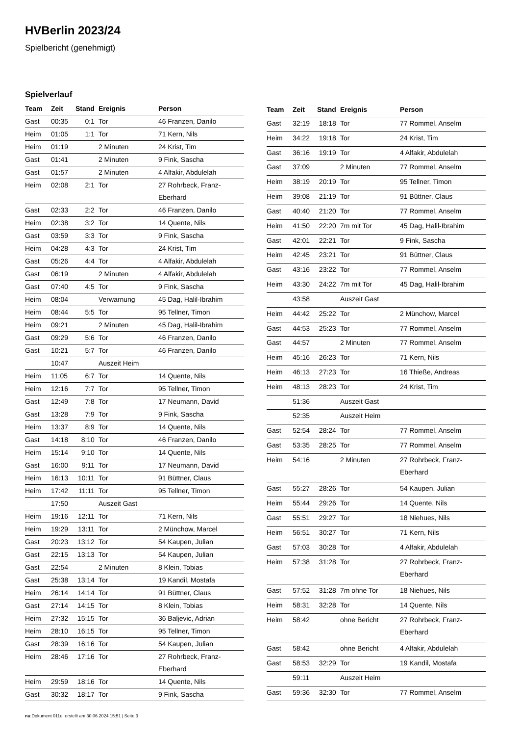HVBerlin 2023/24
Spielbericht (genehmigt)
Spielverlauf
| Team | Zeit | Stand | Ereignis | Person |
| --- | --- | --- | --- | --- |
| Gast | 00:35 | 0:1 | Tor | 46 Franzen, Danilo |
| Heim | 01:05 | 1:1 | Tor | 71 Kern, Nils |
| Heim | 01:19 | | 2 Minuten | 24 Krist, Tim |
| Gast | 01:41 | | 2 Minuten | 9 Fink, Sascha |
| Gast | 01:57 | | 2 Minuten | 4 Alfakir, Abdulelah |
| Heim | 02:08 | 2:1 | Tor | 27 Rohrbeck, Franz- Eberhard |
| Gast | 02:33 | 2:2 | Tor | 46 Franzen, Danilo |
| Heim | 02:38 | 3:2 | Tor | 14 Quente, Nils |
| Gast | 03:59 | 3:3 | Tor | 9 Fink, Sascha |
| Heim | 04:28 | 4:3 | Tor | 24 Krist, Tim |
| Gast | 05:26 | 4:4 | Tor | 4 Alfakir, Abdulelah |
| Gast | 06:19 | | 2 Minuten | 4 Alfakir, Abdulelah |
| Gast | 07:40 | 4:5 | Tor | 9 Fink, Sascha |
| Heim | 08:04 | | Verwarnung | 45 Dag, Halil-Ibrahim |
| Heim | 08:44 | 5:5 | Tor | 95 Tellner, Timon |
| Heim | 09:21 | | 2 Minuten | 45 Dag, Halil-Ibrahim |
| Gast | 09:29 | 5:6 | Tor | 46 Franzen, Danilo |
| Gast | 10:21 | 5:7 | Tor | 46 Franzen, Danilo |
| | 10:47 | | Auszeit Heim | |
| Heim | 11:05 | 6:7 | Tor | 14 Quente, Nils |
| Heim | 12:16 | 7:7 | Tor | 95 Tellner, Timon |
| Gast | 12:49 | 7:8 | Tor | 17 Neumann, David |
| Gast | 13:28 | 7:9 | Tor | 9 Fink, Sascha |
| Heim | 13:37 | 8:9 | Tor | 14 Quente, Nils |
| Gast | 14:18 | 8:10 | Tor | 46 Franzen, Danilo |
| Heim | 15:14 | 9:10 | Tor | 14 Quente, Nils |
| Gast | 16:00 | 9:11 | Tor | 17 Neumann, David |
| Heim | 16:13 | 10:11 | Tor | 91 Büttner, Claus |
| Heim | 17:42 | 11:11 | Tor | 95 Tellner, Timon |
| | 17:50 | | Auszeit Gast | |
| Heim | 19:16 | 12:11 | Tor | 71 Kern, Nils |
| Heim | 19:29 | 13:11 | Tor | 2 Münchow, Marcel |
| Gast | 20:23 | 13:12 | Tor | 54 Kaupen, Julian |
| Gast | 22:15 | 13:13 | Tor | 54 Kaupen, Julian |
| Gast | 22:54 | | 2 Minuten | 8 Klein, Tobias |
| Gast | 25:38 | 13:14 | Tor | 19 Kandil, Mostafa |
| Heim | 26:14 | 14:14 | Tor | 91 Büttner, Claus |
| Gast | 27:14 | 14:15 | Tor | 8 Klein, Tobias |
| Heim | 27:32 | 15:15 | Tor | 36 Baljevic, Adrian |
| Heim | 28:10 | 16:15 | Tor | 95 Tellner, Timon |
| Gast | 28:39 | 16:16 | Tor | 54 Kaupen, Julian |
| Heim | 28:46 | 17:16 | Tor | 27 Rohrbeck, Franz- Eberhard |
| Heim | 29:59 | 18:16 | Tor | 14 Quente, Nils |
| Gast | 30:32 | 18:17 | Tor | 9 Fink, Sascha |
| Team | Zeit | Stand | Ereignis | Person |
| --- | --- | --- | --- | --- |
| Gast | 32:19 | 18:18 | Tor | 77 Rommel, Anselm |
| Heim | 34:22 | 19:18 | Tor | 24 Krist, Tim |
| Gast | 36:16 | 19:19 | Tor | 4 Alfakir, Abdulelah |
| Gast | 37:09 | | 2 Minuten | 77 Rommel, Anselm |
| Heim | 38:19 | 20:19 | Tor | 95 Tellner, Timon |
| Heim | 39:08 | 21:19 | Tor | 91 Büttner, Claus |
| Gast | 40:40 | 21:20 | Tor | 77 Rommel, Anselm |
| Heim | 41:50 | 22:20 | 7m mit Tor | 45 Dag, Halil-Ibrahim |
| Gast | 42:01 | 22:21 | Tor | 9 Fink, Sascha |
| Heim | 42:45 | 23:21 | Tor | 91 Büttner, Claus |
| Gast | 43:16 | 23:22 | Tor | 77 Rommel, Anselm |
| Heim | 43:30 | 24:22 | 7m mit Tor | 45 Dag, Halil-Ibrahim |
| | 43:58 | | Auszeit Gast | |
| Heim | 44:42 | 25:22 | Tor | 2 Münchow, Marcel |
| Gast | 44:53 | 25:23 | Tor | 77 Rommel, Anselm |
| Gast | 44:57 | | 2 Minuten | 77 Rommel, Anselm |
| Heim | 45:16 | 26:23 | Tor | 71 Kern, Nils |
| Heim | 46:13 | 27:23 | Tor | 16 Thieße, Andreas |
| Heim | 48:13 | 28:23 | Tor | 24 Krist, Tim |
| | 51:36 | | Auszeit Gast | |
| | 52:35 | | Auszeit Heim | |
| Gast | 52:54 | 28:24 | Tor | 77 Rommel, Anselm |
| Gast | 53:35 | 28:25 | Tor | 77 Rommel, Anselm |
| Heim | 54:16 | | 2 Minuten | 27 Rohrbeck, Franz- Eberhard |
| Gast | 55:27 | 28:26 | Tor | 54 Kaupen, Julian |
| Heim | 55:44 | 29:26 | Tor | 14 Quente, Nils |
| Gast | 55:51 | 29:27 | Tor | 18 Niehues, Nils |
| Heim | 56:51 | 30:27 | Tor | 71 Kern, Nils |
| Gast | 57:03 | 30:28 | Tor | 4 Alfakir, Abdulelah |
| Heim | 57:38 | 31:28 | Tor | 27 Rohrbeck, Franz- Eberhard |
| Gast | 57:52 | 31:28 | 7m ohne Tor | 18 Niehues, Nils |
| Heim | 58:31 | 32:28 | Tor | 14 Quente, Nils |
| Heim | 58:42 | | ohne Bericht | 27 Rohrbeck, Franz- Eberhard |
| Gast | 58:42 | | ohne Bericht | 4 Alfakir, Abdulelah |
| Gast | 58:53 | 32:29 | Tor | 19 Kandil, Mostafa |
| | 59:11 | | Auszeit Heim | |
| Gast | 59:36 | 32:30 | Tor | 77 Rommel, Anselm |
nu.Dokument 011e, erstellt am 30.06.2024 15:51 | Seite 3